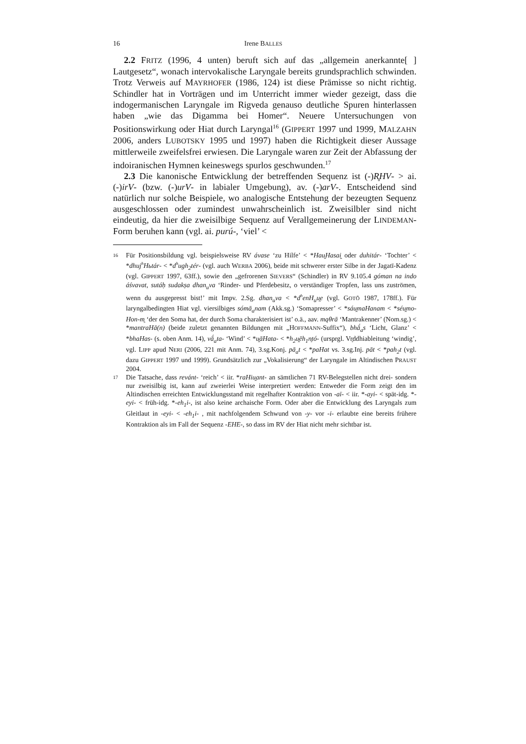16 Irene BALLES
2.2 FRITZ (1996, 4 unten) beruft sich auf das „allgemein anerkannte[ ] Lautgesetz“, wonach intervokalische Laryngale bereits grundsprachlich schwinden. Trotz Verweis auf MAYRHOFER (1986, 124) ist diese Prämisse so nicht richtig. Schindler hat in Vorträgen und im Unterricht immer wieder gezeigt, dass die indogermanischen Laryngale im Rigveda genauso deutliche Spuren hinterlassen haben „wie das Digamma bei Homer“. Neuere Untersuchungen von Positionswirkung oder Hiat durch Laryngal<sup>16</sup> (GIPPERT 1997 und 1999, MALZAHN 2006, anders LUBOTSKY 1995 und 1997) haben die Richtigkeit dieser Aussage mittlerweile zweifelsfrei erwiesen. Die Laryngale waren zur Zeit der Abfassung der indoiranischen Hymnen keineswegs spurlos geschwunden.<sup>17</sup>
2.3 Die kanonische Entwicklung der betreffenden Sequenz ist (-)R̥HV- > ai. (-)irV- (bzw. (-)urV- in labialer Umgebung), av. (-)arV-. Entscheidend sind natürlich nur solche Beispiele, wo analogische Entstehung der bezeugten Sequenz ausgeschlossen oder zumindest unwahrscheinlich ist. Zweisilbler sind nicht eindeutig, da hier die zweisilbige Sequenz auf Verallgemeinerung der LINDEMAN-Form beruhen kann (vgl. ai. purú-, ‘viel’ <
16 Für Positionsbildung vgl. beispielsweise RV ávase ‘zu Hilfe’ < *Hau̯Hasai̯ oder duhitár- ‘Tochter’ < *dhuj<sup>h</sup>Hьtár- < *d<sup>h</sup>ugh<sub>2</sub>tér- (vgl. auch WERBA 2006), beide mit schwerer erster Silbe in der Jagatī-Kadenz (vgl. GIPPERT 1997, 63ff.), sowie den „gefrorenen SIEVERS“ (Schindler) in RV 9.105.4 góman na indo áśvavat, sutáḥ sudakṣa dhan<sub>u</sub>va ‘Rinder- und Pferdebesitz, o verständiger Tropfen, lass uns zuströmen, wenn du ausgepresst bist!’ mit Impv. 2.Sg. dhan<sub>u</sub>va < *d<sup>h</sup>enH<sub>u</sub>u̯e (vgl. GOTŌ 1987, 178ff.). Für laryngalbedingten Hiat vgl. viersilbiges sómā<sub>a</sub>nam (Akk.sg.) ‘Somapresser’ < *sáu̯maHanam < *séu̯mo-Hon-m̥ ‘der den Soma hat, der durch Soma charakterisiert ist’ o.ä., aav. mąθrā ‘Mantrakenner’ (Nom.sg.) < *mantraHā(n) (beide zuletzt genannten Bildungen mit „HOFFMANN-Suffix“), bhā́<sub>a</sub>s ‘Licht, Glanz’ < *bhaHas- (s. oben Anm. 14), vā́<sub>a</sub>ta- ‘Wind’ < *u̯āHata- < *h<sub>2</sub>u̯ēh<sub>1</sub>n̥tó- (ursprgl. Vr̥ddhiableitung ‘windig’, vgl. LIPP apud NERI (2006, 221 mit Anm. 74), 3.sg.Konj. pā<sub>a</sub>t < *paHat vs. 3.sg.Inj. pāt < *pah<sub>2</sub>t (vgl. dazu GIPPERT 1997 und 1999). Grundsätzlich zur „Vokalisierung“ der Laryngale im Altindischen PRAUST 2004.
17 Die Tatsache, dass revánt- ‘reich’ < iir. *raHiu̯ant- an sämtlichen 71 RV-Belegstellen nicht drei- sondern nur zweisilbig ist, kann auf zweierlei Weise interpretiert werden: Entweder die Form zeigt den im Altindischen erreichten Entwicklungsstand mit regelhafter Kontraktion von -aï- < iir. *-ayi- < spät-idg. *-eyi- < früh-idg. *-eh<sub>1</sub>i-, ist also keine archaische Form. Oder aber die Entwicklung des Laryngals zum Gleitlaut in -eyi- < -eh<sub>1</sub>i- , mit nachfolgendem Schwund von -y- vor -i- erlaubte eine bereits frühere Kontraktion als im Fall der Sequenz -EHE-, so dass im RV der Hiat nicht mehr sichtbar ist.